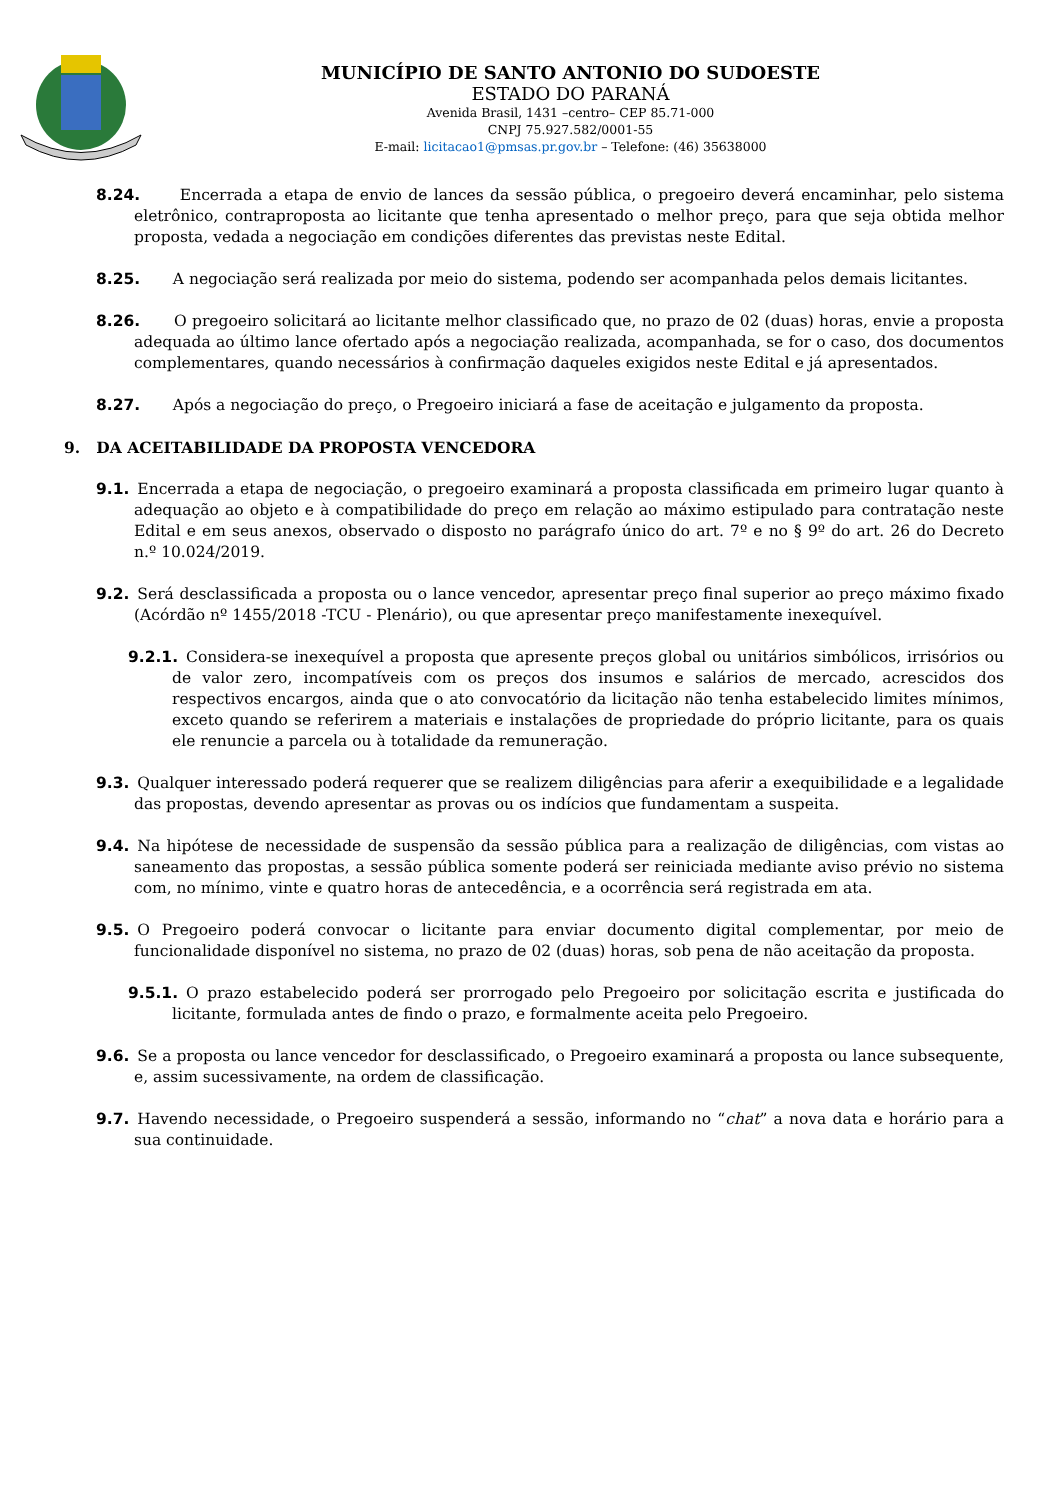MUNICÍPIO DE SANTO ANTONIO DO SUDOESTE
ESTADO DO PARANÁ
Avenida Brasil, 1431 –centro– CEP 85.71-000
CNPJ 75.927.582/0001-55
E-mail: licitacao1@pmsas.pr.gov.br – Telefone: (46) 35638000
8.24. Encerrada a etapa de envio de lances da sessão pública, o pregoeiro deverá encaminhar, pelo sistema eletrônico, contraproposta ao licitante que tenha apresentado o melhor preço, para que seja obtida melhor proposta, vedada a negociação em condições diferentes das previstas neste Edital.
8.25. A negociação será realizada por meio do sistema, podendo ser acompanhada pelos demais licitantes.
8.26. O pregoeiro solicitará ao licitante melhor classificado que, no prazo de 02 (duas) horas, envie a proposta adequada ao último lance ofertado após a negociação realizada, acompanhada, se for o caso, dos documentos complementares, quando necessários à confirmação daqueles exigidos neste Edital e já apresentados.
8.27. Após a negociação do preço, o Pregoeiro iniciará a fase de aceitação e julgamento da proposta.
9. DA ACEITABILIDADE DA PROPOSTA VENCEDORA
9.1. Encerrada a etapa de negociação, o pregoeiro examinará a proposta classificada em primeiro lugar quanto à adequação ao objeto e à compatibilidade do preço em relação ao máximo estipulado para contratação neste Edital e em seus anexos, observado o disposto no parágrafo único do art. 7º e no § 9º do art. 26 do Decreto n.º 10.024/2019.
9.2. Será desclassificada a proposta ou o lance vencedor, apresentar preço final superior ao preço máximo fixado (Acórdão nº 1455/2018 -TCU - Plenário), ou que apresentar preço manifestamente inexequível.
9.2.1. Considera-se inexequível a proposta que apresente preços global ou unitários simbólicos, irrisórios ou de valor zero, incompatíveis com os preços dos insumos e salários de mercado, acrescidos dos respectivos encargos, ainda que o ato convocatório da licitação não tenha estabelecido limites mínimos, exceto quando se referirem a materiais e instalações de propriedade do próprio licitante, para os quais ele renuncie a parcela ou à totalidade da remuneração.
9.3. Qualquer interessado poderá requerer que se realizem diligências para aferir a exequibilidade e a legalidade das propostas, devendo apresentar as provas ou os indícios que fundamentam a suspeita.
9.4. Na hipótese de necessidade de suspensão da sessão pública para a realização de diligências, com vistas ao saneamento das propostas, a sessão pública somente poderá ser reiniciada mediante aviso prévio no sistema com, no mínimo, vinte e quatro horas de antecedência, e a ocorrência será registrada em ata.
9.5. O Pregoeiro poderá convocar o licitante para enviar documento digital complementar, por meio de funcionalidade disponível no sistema, no prazo de 02 (duas) horas, sob pena de não aceitação da proposta.
9.5.1. O prazo estabelecido poderá ser prorrogado pelo Pregoeiro por solicitação escrita e justificada do licitante, formulada antes de findo o prazo, e formalmente aceita pelo Pregoeiro.
9.6. Se a proposta ou lance vencedor for desclassificado, o Pregoeiro examinará a proposta ou lance subsequente, e, assim sucessivamente, na ordem de classificação.
9.7. Havendo necessidade, o Pregoeiro suspenderá a sessão, informando no “chat” a nova data e horário para a sua continuidade.